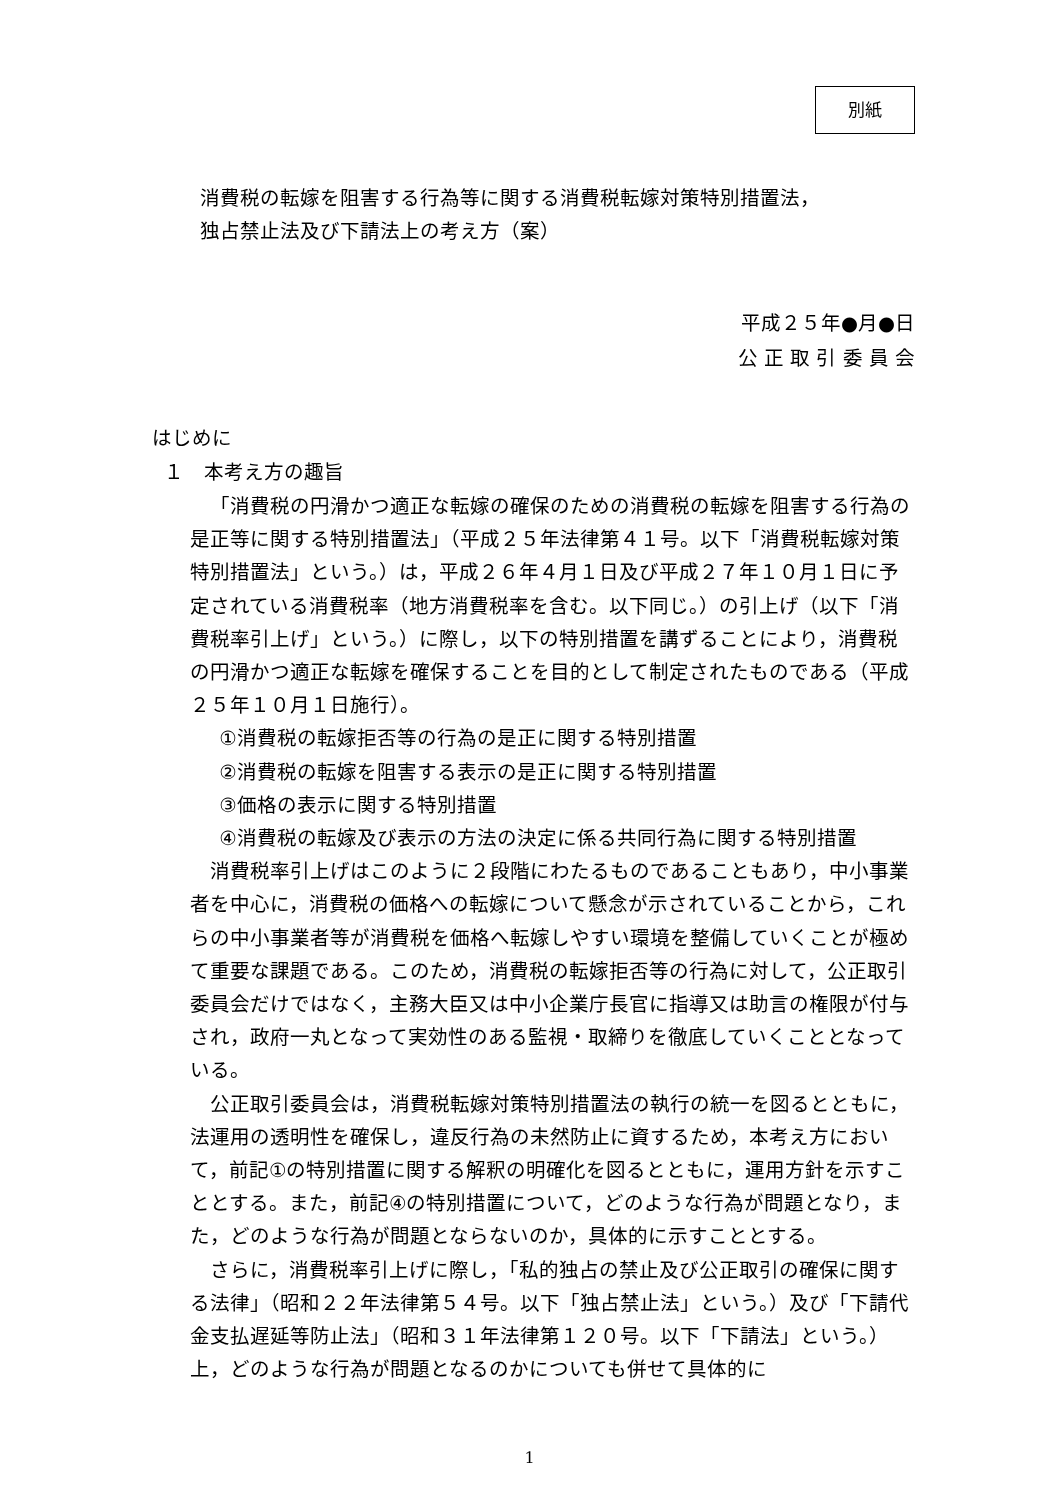別紙
消費税の転嫁を阻害する行為等に関する消費税転嫁対策特別措置法，
独占禁止法及び下請法上の考え方（案）
平成２５年●月●日
公 正 取 引 委 員 会
はじめに
１　本考え方の趣旨
「消費税の円滑かつ適正な転嫁の確保のための消費税の転嫁を阻害する行為の是正等に関する特別措置法」（平成２５年法律第４１号。以下「消費税転嫁対策特別措置法」という。）は，平成２６年４月１日及び平成２７年１０月１日に予定されている消費税率（地方消費税率を含む。以下同じ。）の引上げ（以下「消費税率引上げ」という。）に際し，以下の特別措置を講ずることにより，消費税の円滑かつ適正な転嫁を確保することを目的として制定されたものである（平成２５年１０月１日施行）。
①消費税の転嫁拒否等の行為の是正に関する特別措置
②消費税の転嫁を阻害する表示の是正に関する特別措置
③価格の表示に関する特別措置
④消費税の転嫁及び表示の方法の決定に係る共同行為に関する特別措置
消費税率引上げはこのように２段階にわたるものであることもあり，中小事業者を中心に，消費税の価格への転嫁について懸念が示されていることから，これらの中小事業者等が消費税を価格へ転嫁しやすい環境を整備していくことが極めて重要な課題である。このため，消費税の転嫁拒否等の行為に対して，公正取引委員会だけではなく，主務大臣又は中小企業庁長官に指導又は助言の権限が付与され，政府一丸となって実効性のある監視・取締りを徹底していくこととなっている。
公正取引委員会は，消費税転嫁対策特別措置法の執行の統一を図るとともに，法運用の透明性を確保し，違反行為の未然防止に資するため，本考え方において，前記①の特別措置に関する解釈の明確化を図るとともに，運用方針を示すこととする。また，前記④の特別措置について，どのような行為が問題となり，また，どのような行為が問題とならないのか，具体的に示すこととする。
さらに，消費税率引上げに際し，「私的独占の禁止及び公正取引の確保に関する法律」（昭和２２年法律第５４号。以下「独占禁止法」という。）及び「下請代金支払遅延等防止法」（昭和３１年法律第１２０号。以下「下請法」という。）上，どのような行為が問題となるのかについても併せて具体的に
1